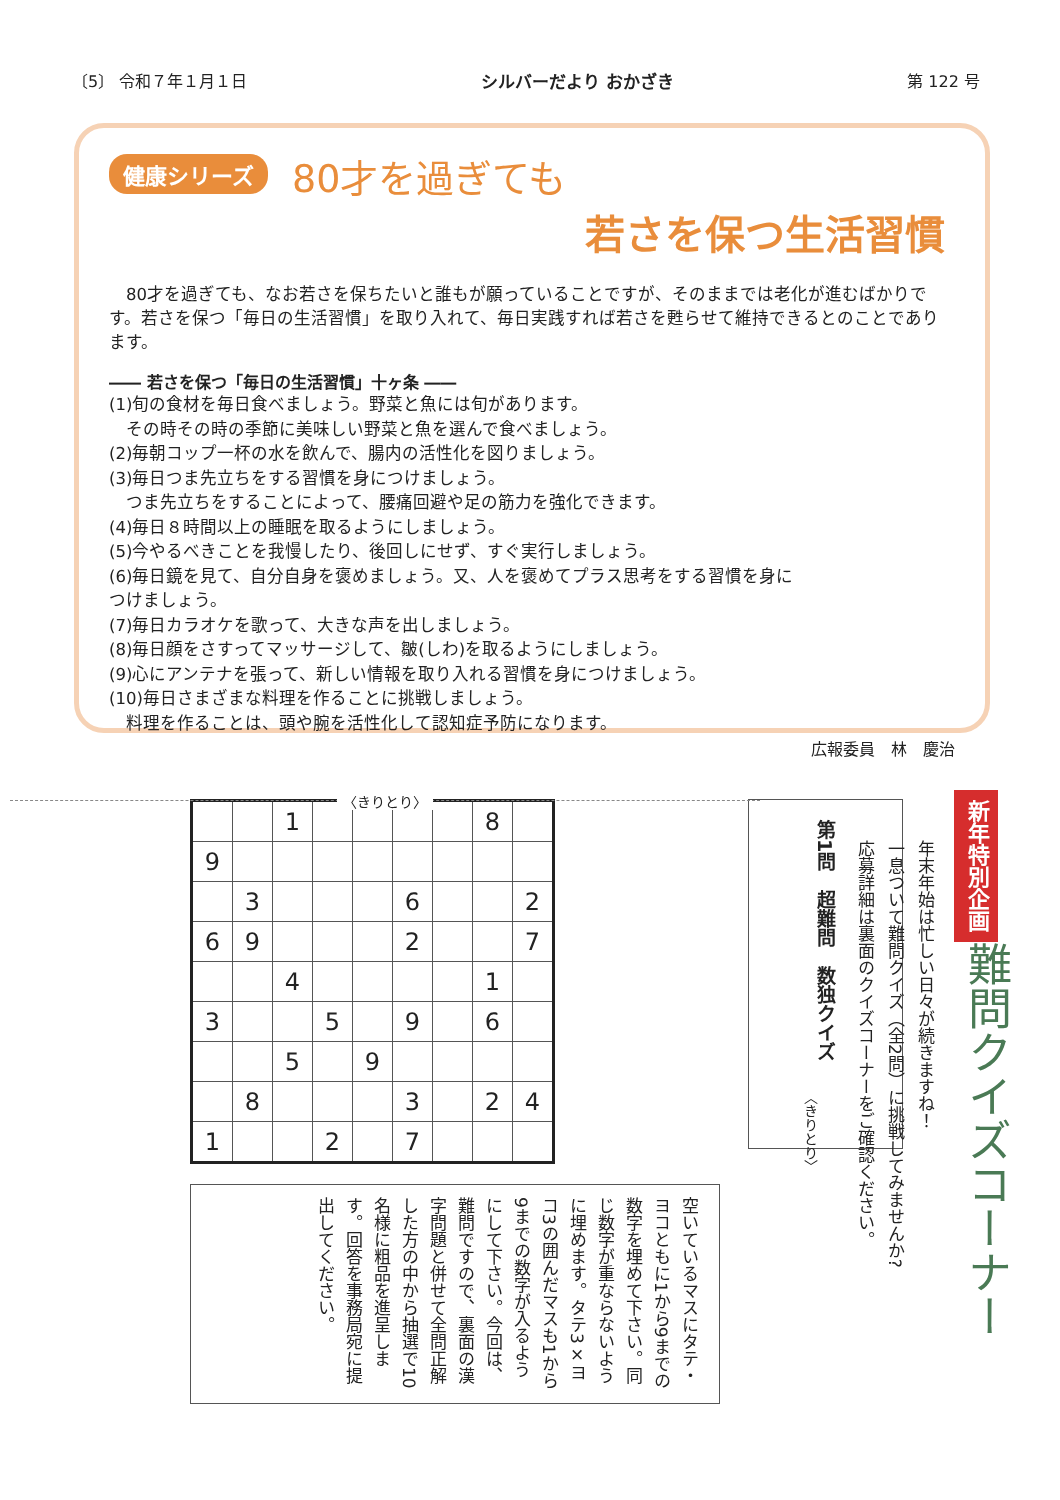〔5〕 令和７年１月１日 シルバーだより おかざき 第 122 号
健康シリーズ 80才を過ぎても
若さを保つ生活習慣
　80才を過ぎても、なお若さを保ちたいと誰もが願っていることですが、そのままでは老化が進むばかりです。若さを保つ「毎日の生活習慣」を取り入れて、毎日実践すれば若さを甦らせて維持できるとのことであります。
―― 若さを保つ「毎日の生活習慣」十ヶ条 ――
(1)旬の食材を毎日食べましょう。野菜と魚には旬があります。
　その時その時の季節に美味しい野菜と魚を選んで食べましょう。
(2)毎朝コップ一杯の水を飲んで、腸内の活性化を図りましょう。
(3)毎日つま先立ちをする習慣を身につけましょう。
　つま先立ちをすることによって、腰痛回避や足の筋力を強化できます。
(4)毎日８時間以上の睡眠を取るようにしましょう。
(5)今やるべきことを我慢したり、後回しにせず、すぐ実行しましょう。
(6)毎日鏡を見て、自分自身を褒めましょう。又、人を褒めてプラス思考をする習慣を身につけましょう。
(7)毎日カラオケを歌って、大きな声を出しましょう。
(8)毎日顔をさすってマッサージして、皺(しわ)を取るようにしましょう。
(9)心にアンテナを張って、新しい情報を取り入れる習慣を身につけましょう。
(10)毎日さまざまな料理を作ることに挑戦しましょう。
　料理を作ることは、頭や腕を活性化して認知症予防になります。
広報委員　林　慶治
〈きりとり〉
| | | 1 | | | | | 8 | |
| 9 | | | | | | | | |
| | 3 | | | | 6 | | | 2 |
| 6 | 9 | | | | 2 | | | 7 |
| | | 4 | | | | | 1 | |
| 3 | | | 5 | | 9 | | 6 | |
| | | 5 | | 9 | | | | |
| | 8 | | | | 3 | | 2 | 4 |
| 1 | | | 2 | | 7 | | | |
空いているマスにタテ・ヨコともに1から9までの数字を埋めて下さい。同じ数字が重ならないように埋めます。タテ3×ヨコ3の囲んだマスも1から9までの数字が入るようにして下さい。今回は、難問ですので、裏面の漢字問題と併せて全問正解した方の中から抽選で10名様に粗品を進呈します。回答を事務局宛に提出してください。
第1問　超難問　数独クイズ
新年特別企画
難問クイズコーナー
年末年始は忙しい日々が続きますね！
一息ついて難問クイズ（全2問）に挑戦してみませんか?
応募詳細は裏面のクイズコーナーをご確認ください。
〈きりとり〉